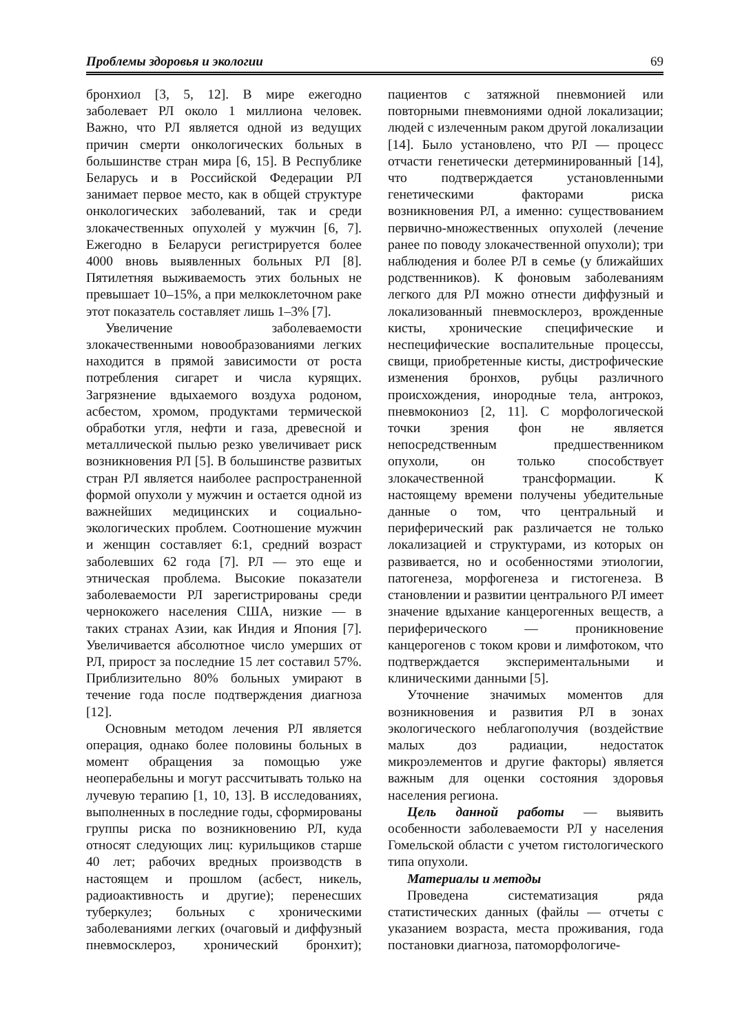Проблемы здоровья и экологии 69
бронхиол [3, 5, 12]. В мире ежегодно заболевает РЛ около 1 миллиона человек. Важно, что РЛ является одной из ведущих причин смерти онкологических больных в большинстве стран мира [6, 15]. В Республике Беларусь и в Российской Федерации РЛ занимает первое место, как в общей структуре онкологических заболеваний, так и среди злокачественных опухолей у мужчин [6, 7]. Ежегодно в Беларуси регистрируется более 4000 вновь выявленных больных РЛ [8]. Пятилетняя выживаемость этих больных не превышает 10–15%, а при мелкоклеточном раке этот показатель составляет лишь 1–3% [7].
Увеличение заболеваемости злокачественными новообразованиями легких находится в прямой зависимости от роста потребления сигарет и числа курящих. Загрязнение вдыхаемого воздуха родоном, асбестом, хромом, продуктами термической обработки угля, нефти и газа, древесной и металлической пылью резко увеличивает риск возникновения РЛ [5]. В большинстве развитых стран РЛ является наиболее распространенной формой опухоли у мужчин и остается одной из важнейших медицинских и социально-экологических проблем. Соотношение мужчин и женщин составляет 6:1, средний возраст заболевших 62 года [7]. РЛ — это еще и этническая проблема. Высокие показатели заболеваемости РЛ зарегистрированы среди чернокожего населения США, низкие — в таких странах Азии, как Индия и Япония [7]. Увеличивается абсолютное число умерших от РЛ, прирост за последние 15 лет составил 57%. Приблизительно 80% больных умирают в течение года после подтверждения диагноза [12].
Основным методом лечения РЛ является операция, однако более половины больных в момент обращения за помощью уже неоперабельны и могут рассчитывать только на лучевую терапию [1, 10, 13]. В исследованиях, выполненных в последние годы, сформированы группы риска по возникновению РЛ, куда относят следующих лиц: курильщиков старше 40 лет; рабочих вредных производств в настоящем и прошлом (асбест, никель, радиоактивность и другие); перенесших туберкулез; больных с хроническими заболеваниями легких (очаговый и диффузный пневмосклероз, хронический бронхит); пациентов с затяжной пневмонией или повторными пневмониями одной локализации; людей с излеченным раком другой локализации [14]. Было установлено, что РЛ — процесс отчасти генетически детерминированный [14], что подтверждается установленными генетическими факторами риска возникновения РЛ, а именно: существованием первично-множественных опухолей (лечение ранее по поводу злокачественной опухоли); три наблюдения и более РЛ в семье (у ближайших родственников). К фоновым заболеваниям легкого для РЛ можно отнести диффузный и локализованный пневмосклероз, врожденные кисты, хронические специфические и неспецифические воспалительные процессы, свищи, приобретенные кисты, дистрофические изменения бронхов, рубцы различного происхождения, инородные тела, антрокоз, пневмокониоз [2, 11]. С морфологической точки зрения фон не является непосредственным предшественником опухоли, он только способствует злокачественной трансформации. К настоящему времени получены убедительные данные о том, что центральный и периферический рак различается не только локализацией и структурами, из которых он развивается, но и особенностями этиологии, патогенеза, морфогенеза и гистогенеза. В становлении и развитии центрального РЛ имеет значение вдыхание канцерогенных веществ, а периферического — проникновение канцерогенов с током крови и лимфотоком, что подтверждается экспериментальными и клиническими данными [5].
Уточнение значимых моментов для возникновения и развития РЛ в зонах экологического неблагополучия (воздействие малых доз радиации, недостаток микроэлементов и другие факторы) является важным для оценки состояния здоровья населения региона.
Цель данной работы — выявить особенности заболеваемости РЛ у населения Гомельской области с учетом гистологического типа опухоли.
Материалы и методы
Проведена систематизация ряда статистических данных (файлы — отчеты с указанием возраста, места проживания, года постановки диагноза, патоморфологиче-